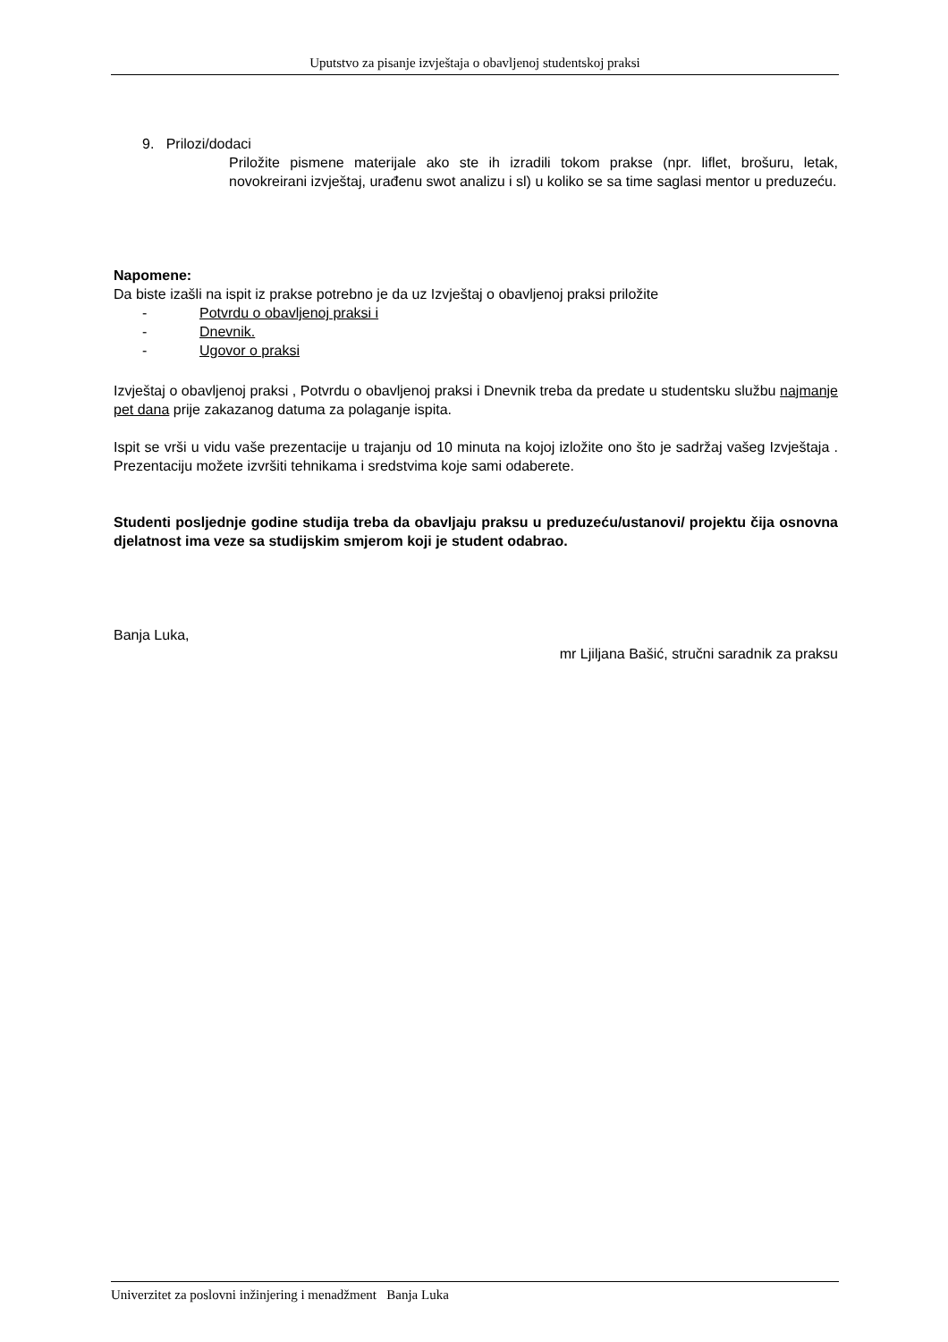Uputstvo za pisanje izvještaja o obavljenoj studentskoj praksi
9. Prilozi/dodaci
Priložite pismene materijale ako ste ih izradili tokom prakse (npr. liflet, brošuru, letak, novokreirani izvještaj, urađenu swot analizu i sl) u koliko se sa time saglasi mentor u preduzeću.
Napomene:
Da biste izašli na ispit iz prakse potrebno je da uz Izvještaj o obavljenoj praksi priložite
- Potvrdu o obavljenoj praksi i
- Dnevnik.
- Ugovor o praksi
Izvještaj o obavljenoj praksi , Potvrdu o obavljenoj praksi i Dnevnik treba da predate u studentsku službu najmanje pet dana prije zakazanog datuma za polaganje ispita.
Ispit se vrši u vidu vaše prezentacije u trajanju od 10 minuta na kojoj izložite ono što je sadržaj vašeg Izvještaja . Prezentaciju možete izvršiti tehnikama i sredstvima koje sami odaberete.
Studenti posljednje godine studija treba da obavljaju praksu u preduzeću/ustanovi/ projektu čija osnovna djelatnost ima veze sa studijskim smjerom koji je student odabrao.
Banja Luka,
mr Ljiljana Bašić, stručni saradnik za praksu
Univerzitet za poslovni inžinjering i menadžment Banja Luka